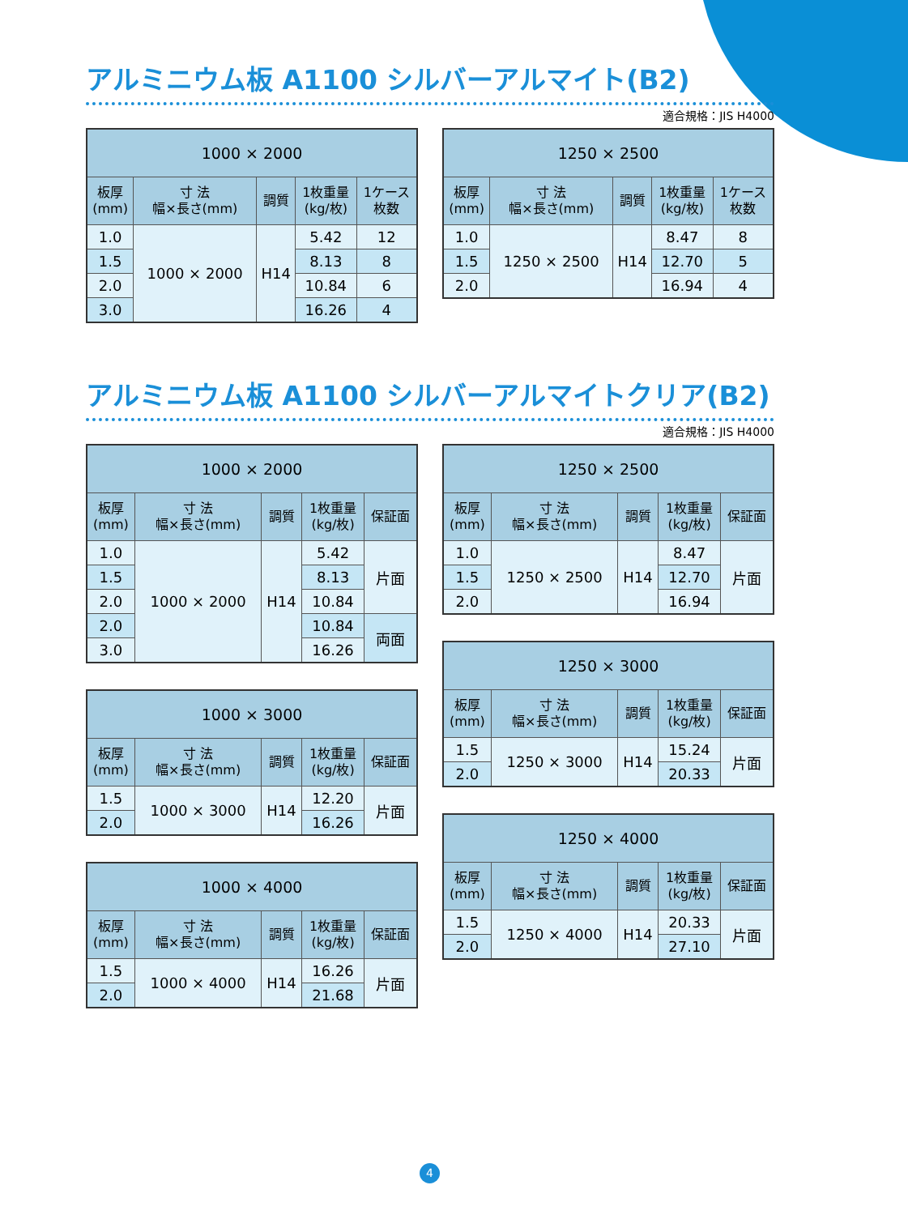アルミニウム板 A1100 シルバーアルマイト(B2)
適合規格：JIS H4000
| 1000 × 2000 | | | | |
| --- | --- | --- | --- | --- |
| 板厚 (mm) | 寸 法 幅×長さ(mm) | 調質 | 1枚重量 (kg/枚) | 1ケース 枚数 |
| 1.0 | 1000 × 2000 | H14 | 5.42 | 12 |
| 1.5 | | | 8.13 | 8 |
| 2.0 | | | 10.84 | 6 |
| 3.0 | | | 16.26 | 4 |
| 1250 × 2500 | | | | |
| --- | --- | --- | --- | --- |
| 板厚 (mm) | 寸 法 幅×長さ(mm) | 調質 | 1枚重量 (kg/枚) | 1ケース 枚数 |
| 1.0 | 1250 × 2500 | H14 | 8.47 | 8 |
| 1.5 | | | 12.70 | 5 |
| 2.0 | | | 16.94 | 4 |
アルミニウム板 A1100 シルバーアルマイトクリア(B2)
適合規格：JIS H4000
| 1000 × 2000 | | | | |
| --- | --- | --- | --- | --- |
| 板厚 (mm) | 寸 法 幅×長さ(mm) | 調質 | 1枚重量 (kg/枚) | 保証面 |
| 1.0 | 1000 × 2000 | H14 | 5.42 | 片面 |
| 1.5 | | | 8.13 | |
| 2.0 | | | 10.84 | |
| 2.0 | | | 10.84 | 両面 |
| 3.0 | | | 16.26 | |
| 1000 × 3000 | | | | |
| --- | --- | --- | --- | --- |
| 板厚 (mm) | 寸 法 幅×長さ(mm) | 調質 | 1枚重量 (kg/枚) | 保証面 |
| 1.5 | 1000 × 3000 | H14 | 12.20 | 片面 |
| 2.0 | | | 16.26 | |
| 1000 × 4000 | | | | |
| --- | --- | --- | --- | --- |
| 板厚 (mm) | 寸 法 幅×長さ(mm) | 調質 | 1枚重量 (kg/枚) | 保証面 |
| 1.5 | 1000 × 4000 | H14 | 16.26 | 片面 |
| 2.0 | | | 21.68 | |
| 1250 × 2500 | | | | |
| --- | --- | --- | --- | --- |
| 板厚 (mm) | 寸 法 幅×長さ(mm) | 調質 | 1枚重量 (kg/枚) | 保証面 |
| 1.0 | 1250 × 2500 | H14 | 8.47 | 片面 |
| 1.5 | | | 12.70 | |
| 2.0 | | | 16.94 | |
| 1250 × 3000 | | | | |
| --- | --- | --- | --- | --- |
| 板厚 (mm) | 寸 法 幅×長さ(mm) | 調質 | 1枚重量 (kg/枚) | 保証面 |
| 1.5 | 1250 × 3000 | H14 | 15.24 | 片面 |
| 2.0 | | | 20.33 | |
| 1250 × 4000 | | | | |
| --- | --- | --- | --- | --- |
| 板厚 (mm) | 寸 法 幅×長さ(mm) | 調質 | 1枚重量 (kg/枚) | 保証面 |
| 1.5 | 1250 × 4000 | H14 | 20.33 | 片面 |
| 2.0 | | | 27.10 | |
4